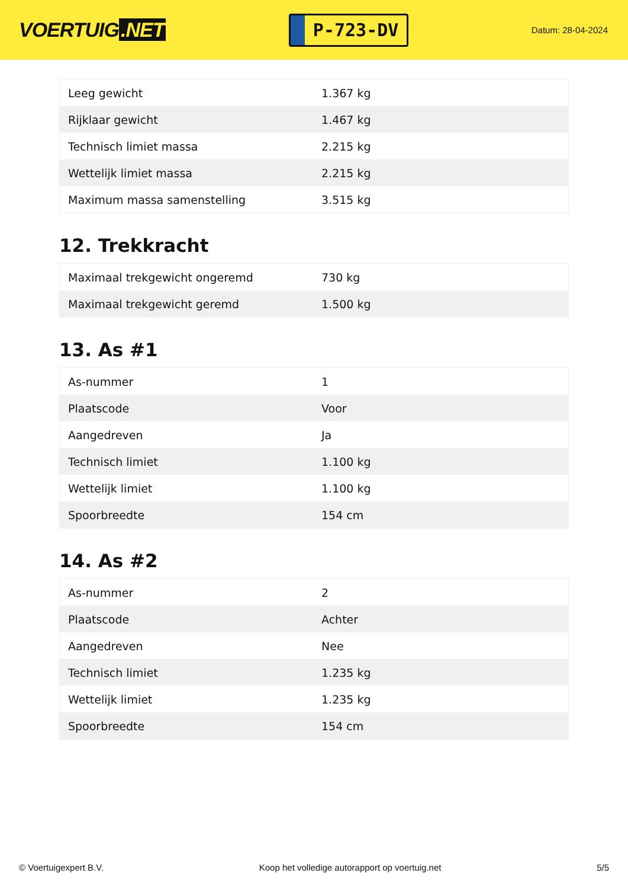VOERTUIG.NET
P-723-DV
Datum: 28-04-2024
| Leeg gewicht | 1.367 kg |
| Rijklaar gewicht | 1.467 kg |
| Technisch limiet massa | 2.215 kg |
| Wettelijk limiet massa | 2.215 kg |
| Maximum massa samenstelling | 3.515 kg |
12. Trekkracht
| Maximaal trekgewicht ongeremd | 730 kg |
| Maximaal trekgewicht geremd | 1.500 kg |
13. As #1
| As-nummer | 1 |
| Plaatscode | Voor |
| Aangedreven | Ja |
| Technisch limiet | 1.100 kg |
| Wettelijk limiet | 1.100 kg |
| Spoorbreedte | 154 cm |
14. As #2
| As-nummer | 2 |
| Plaatscode | Achter |
| Aangedreven | Nee |
| Technisch limiet | 1.235 kg |
| Wettelijk limiet | 1.235 kg |
| Spoorbreedte | 154 cm |
© Voertuigexpert B.V. Koop het volledige autorapport op voertuig.net 5/5